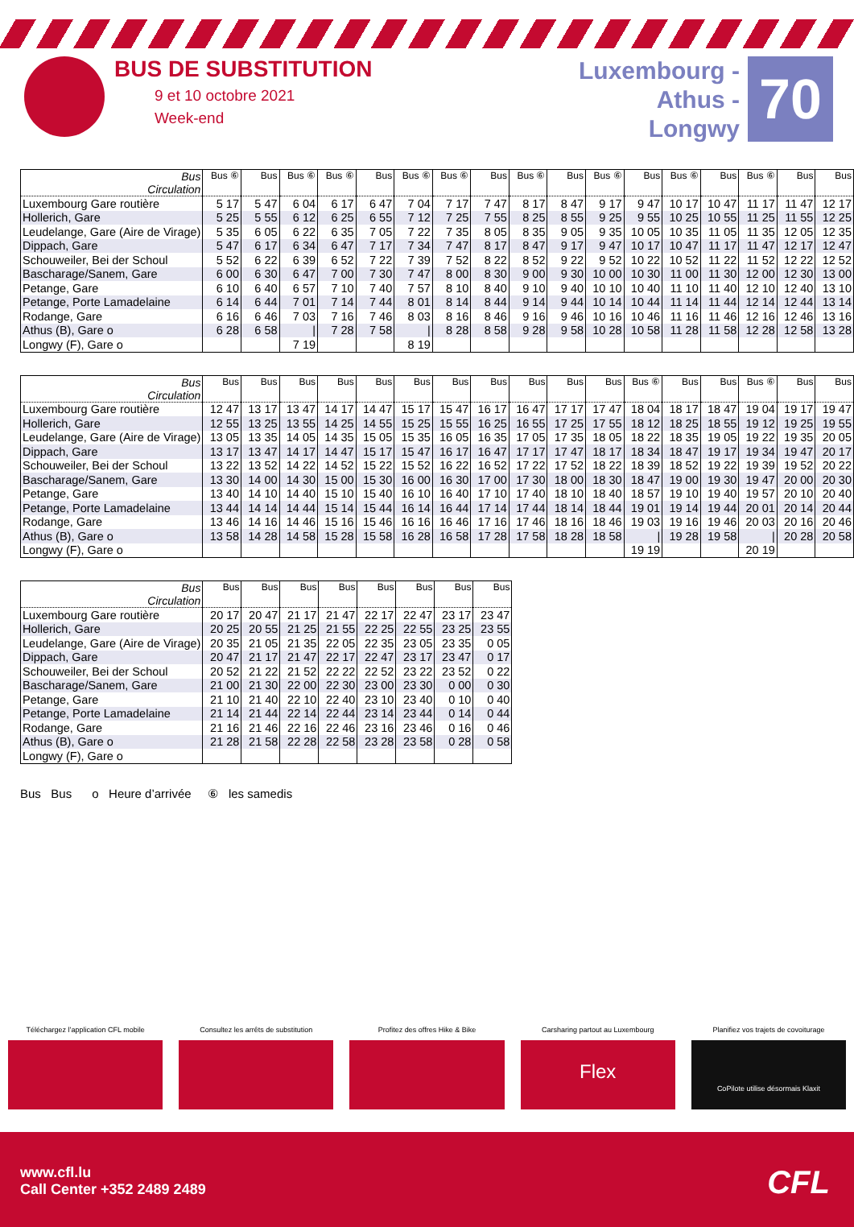BUS DE SUBSTITUTION
9 et 10 octobre 2021
Week-end
Luxembourg -
Athus -
Longwy
70
| Bus Circulation | Bus ⑥ | Bus | Bus ⑥ | Bus ⑥ | Bus | Bus ⑥ | Bus ⑥ | Bus | Bus ⑥ | Bus | Bus ⑥ | Bus | Bus ⑥ | Bus | Bus ⑥ | Bus | Bus |
| --- | --- | --- | --- | --- | --- | --- | --- | --- | --- | --- | --- | --- | --- | --- | --- | --- | --- |
| Luxembourg Gare routière | 5 17 | 5 47 | 6 04 | 6 17 | 6 47 | 7 04 | 7 17 | 7 47 | 8 17 | 8 47 | 9 17 | 9 47 | 10 17 | 10 47 | 11 17 | 11 47 | 12 17 |
| Hollerich, Gare | 5 25 | 5 55 | 6 12 | 6 25 | 6 55 | 7 12 | 7 25 | 7 55 | 8 25 | 8 55 | 9 25 | 9 55 | 10 25 | 10 55 | 11 25 | 11 55 | 12 25 |
| Leudelange, Gare (Aire de Virage) | 5 35 | 6 05 | 6 22 | 6 35 | 7 05 | 7 22 | 7 35 | 8 05 | 8 35 | 9 05 | 9 35 | 10 05 | 10 35 | 11 05 | 11 35 | 12 05 | 12 35 |
| Dippach, Gare | 5 47 | 6 17 | 6 34 | 6 47 | 7 17 | 7 34 | 7 47 | 8 17 | 8 47 | 9 17 | 9 47 | 10 17 | 10 47 | 11 17 | 11 47 | 12 17 | 12 47 |
| Schouweiler, Bei der Schoul | 5 52 | 6 22 | 6 39 | 6 52 | 7 22 | 7 39 | 7 52 | 8 22 | 8 52 | 9 22 | 9 52 | 10 22 | 10 52 | 11 22 | 11 52 | 12 22 | 12 52 |
| Bascharage/Sanem, Gare | 6 00 | 6 30 | 6 47 | 7 00 | 7 30 | 7 47 | 8 00 | 8 30 | 9 00 | 9 30 | 10 00 | 10 30 | 11 00 | 11 30 | 12 00 | 12 30 | 13 00 |
| Petange, Gare | 6 10 | 6 40 | 6 57 | 7 10 | 7 40 | 7 57 | 8 10 | 8 40 | 9 10 | 9 40 | 10 10 | 10 40 | 11 10 | 11 40 | 12 10 | 12 40 | 13 10 |
| Petange, Porte Lamadelaine | 6 14 | 6 44 | 7 01 | 7 14 | 7 44 | 8 01 | 8 14 | 8 44 | 9 14 | 9 44 | 10 14 | 10 44 | 11 14 | 11 44 | 12 14 | 12 44 | 13 14 |
| Rodange, Gare | 6 16 | 6 46 | 7 03 | 7 16 | 7 46 | 8 03 | 8 16 | 8 46 | 9 16 | 9 46 | 10 16 | 10 46 | 11 16 | 11 46 | 12 16 | 12 46 | 13 16 |
| Athus (B), Gare o | 6 28 | 6 58 | / | 7 28 | 7 58 | / | 8 28 | 8 58 | 9 28 | 9 58 | 10 28 | 10 58 | 11 28 | 11 58 | 12 28 | 12 58 | 13 28 |
| Longwy (F), Gare o | | | 7 19 | | | 8 19 | | | | | | | | | | | |
| Bus Circulation | Bus | Bus | Bus | Bus | Bus | Bus | Bus | Bus | Bus | Bus | Bus | Bus ⑥ | Bus | Bus | Bus ⑥ | Bus | Bus |
| --- | --- | --- | --- | --- | --- | --- | --- | --- | --- | --- | --- | --- | --- | --- | --- | --- | --- |
| Luxembourg Gare routière | 12 47 | 13 17 | 13 47 | 14 17 | 14 47 | 15 17 | 15 47 | 16 17 | 16 47 | 17 17 | 17 47 | 18 04 | 18 17 | 18 47 | 19 04 | 19 17 | 19 47 |
| Hollerich, Gare | 12 55 | 13 25 | 13 55 | 14 25 | 14 55 | 15 25 | 15 55 | 16 25 | 16 55 | 17 25 | 17 55 | 18 12 | 18 25 | 18 55 | 19 12 | 19 25 | 19 55 |
| Leudelange, Gare (Aire de Virage) | 13 05 | 13 35 | 14 05 | 14 35 | 15 05 | 15 35 | 16 05 | 16 35 | 17 05 | 17 35 | 18 05 | 18 22 | 18 35 | 19 05 | 19 22 | 19 35 | 20 05 |
| Dippach, Gare | 13 17 | 13 47 | 14 17 | 14 47 | 15 17 | 15 47 | 16 17 | 16 47 | 17 17 | 17 47 | 18 17 | 18 34 | 18 47 | 19 17 | 19 34 | 19 47 | 20 17 |
| Schouweiler, Bei der Schoul | 13 22 | 13 52 | 14 22 | 14 52 | 15 22 | 15 52 | 16 22 | 16 52 | 17 22 | 17 52 | 18 22 | 18 39 | 18 52 | 19 22 | 19 39 | 19 52 | 20 22 |
| Bascharage/Sanem, Gare | 13 30 | 14 00 | 14 30 | 15 00 | 15 30 | 16 00 | 16 30 | 17 00 | 17 30 | 18 00 | 18 30 | 18 47 | 19 00 | 19 30 | 19 47 | 20 00 | 20 30 |
| Petange, Gare | 13 40 | 14 10 | 14 40 | 15 10 | 15 40 | 16 10 | 16 40 | 17 10 | 17 40 | 18 10 | 18 40 | 18 57 | 19 10 | 19 40 | 19 57 | 20 10 | 20 40 |
| Petange, Porte Lamadelaine | 13 44 | 14 14 | 14 44 | 15 14 | 15 44 | 16 14 | 16 44 | 17 14 | 17 44 | 18 14 | 18 44 | 19 01 | 19 14 | 19 44 | 20 01 | 20 14 | 20 44 |
| Rodange, Gare | 13 46 | 14 16 | 14 46 | 15 16 | 15 46 | 16 16 | 16 46 | 17 16 | 17 46 | 18 16 | 18 46 | 19 03 | 19 16 | 19 46 | 20 03 | 20 16 | 20 46 |
| Athus (B), Gare o | 13 58 | 14 28 | 14 58 | 15 28 | 15 58 | 16 28 | 16 58 | 17 28 | 17 58 | 18 28 | 18 58 | / | 19 28 | 19 58 | / | 20 28 | 20 58 |
| Longwy (F), Gare o | | | | | | | | | | | | 19 19 | | | 20 19 | | |
| Bus Circulation | Bus | Bus | Bus | Bus | Bus | Bus | Bus | Bus |
| --- | --- | --- | --- | --- | --- | --- | --- | --- |
| Luxembourg Gare routière | 20 17 | 20 47 | 21 17 | 21 47 | 22 17 | 22 47 | 23 17 | 23 47 |
| Hollerich, Gare | 20 25 | 20 55 | 21 25 | 21 55 | 22 25 | 22 55 | 23 25 | 23 55 |
| Leudelange, Gare (Aire de Virage) | 20 35 | 21 05 | 21 35 | 22 05 | 22 35 | 23 05 | 23 35 | 0 05 |
| Dippach, Gare | 20 47 | 21 17 | 21 47 | 22 17 | 22 47 | 23 17 | 23 47 | 0 17 |
| Schouweiler, Bei der Schoul | 20 52 | 21 22 | 21 52 | 22 22 | 22 52 | 23 22 | 23 52 | 0 22 |
| Bascharage/Sanem, Gare | 21 00 | 21 30 | 22 00 | 22 30 | 23 00 | 23 30 | 0 00 | 0 30 |
| Petange, Gare | 21 10 | 21 40 | 22 10 | 22 40 | 23 10 | 23 40 | 0 10 | 0 40 |
| Petange, Porte Lamadelaine | 21 14 | 21 44 | 22 14 | 22 44 | 23 14 | 23 44 | 0 14 | 0 44 |
| Rodange, Gare | 21 16 | 21 46 | 22 16 | 22 46 | 23 16 | 23 46 | 0 16 | 0 46 |
| Athus (B), Gare o | 21 28 | 21 58 | 22 28 | 22 58 | 23 28 | 23 58 | 0 28 | 0 58 |
| Longwy (F), Gare o | | | | | | | | |
Bus Bus o Heure d’arrivée ⑥ les samedis
Téléchargez l’application CFL mobile
Consultez les arrêts de substitution
Profitez des offres Hike & Bike
Carsharing partout au Luxembourg
Flex
Planifiez vos trajets de covoiturage
CoPilote utilise désormais Klaxit
www.cfl.lu
Call Center +352 2489 2489
CFL